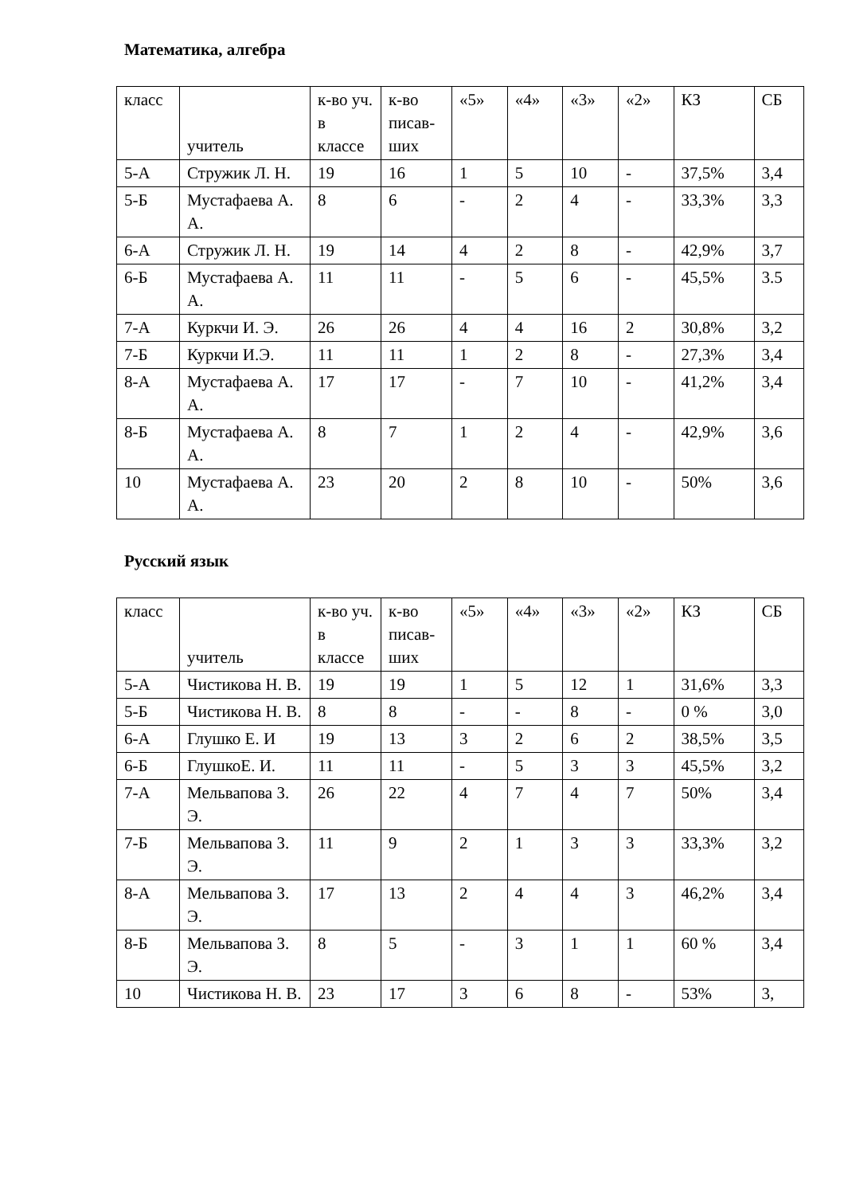Математика, алгебра
| класс | учитель | к-во уч. в классе | к-во писав-ших | «5» | «4» | «3» | «2» | КЗ | СБ |
| 5-А | Стружик Л. Н. | 19 | 16 | 1 | 5 | 10 | - | 37,5% | 3,4 |
| 5-Б | Мустафаева А. А. | 8 | 6 | - | 2 | 4 | - | 33,3% | 3,3 |
| 6-А | Стружик Л. Н. | 19 | 14 | 4 | 2 | 8 | - | 42,9% | 3,7 |
| 6-Б | Мустафаева А. А. | 11 | 11 | - | 5 | 6 | - | 45,5% | 3.5 |
| 7-А | Куркчи И. Э. | 26 | 26 | 4 | 4 | 16 | 2 | 30,8% | 3,2 |
| 7-Б | Куркчи И.Э. | 11 | 11 | 1 | 2 | 8 | - | 27,3% | 3,4 |
| 8-А | Мустафаева А. А. | 17 | 17 | - | 7 | 10 | - | 41,2% | 3,4 |
| 8-Б | Мустафаева А. А. | 8 | 7 | 1 | 2 | 4 | - | 42,9% | 3,6 |
| 10 | Мустафаева А. А. | 23 | 20 | 2 | 8 | 10 | - | 50% | 3,6 |
Русский язык
| класс | учитель | к-во уч. в классе | к-во писав-ших | «5» | «4» | «3» | «2» | КЗ | СБ |
| 5-А | Чистикова Н. В. | 19 | 19 | 1 | 5 | 12 | 1 | 31,6% | 3,3 |
| 5-Б | Чистикова Н. В. | 8 | 8 | - | - | 8 | - | 0 % | 3,0 |
| 6-А | Глушко Е. И | 19 | 13 | 3 | 2 | 6 | 2 | 38,5% | 3,5 |
| 6-Б | ГлушкоЕ. И. | 11 | 11 | - | 5 | 3 | 3 | 45,5% | 3,2 |
| 7-А | Мельвапова З. Э. | 26 | 22 | 4 | 7 | 4 | 7 | 50% | 3,4 |
| 7-Б | Мельвапова З. Э. | 11 | 9 | 2 | 1 | 3 | 3 | 33,3% | 3,2 |
| 8-А | Мельвапова З. Э. | 17 | 13 | 2 | 4 | 4 | 3 | 46,2% | 3,4 |
| 8-Б | Мельвапова З. Э. | 8 | 5 | - | 3 | 1 | 1 | 60 % | 3,4 |
| 10 | Чистикова Н. В. | 23 | 17 | 3 | 6 | 8 | - | 53% | 3, |